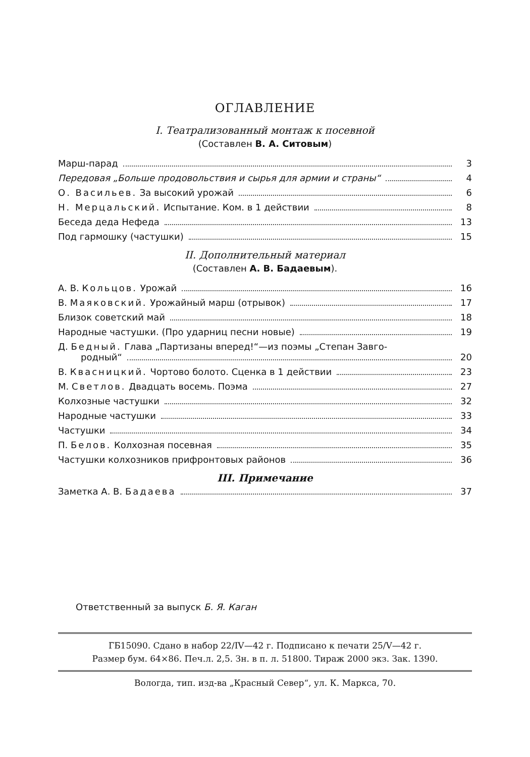ОГЛАВЛЕНИЕ
I. Театрализованный монтаж к посевной
(Составлен В. А. Ситовым)
Марш-парад 3
Передовая „Больше продовольствия и сырья для армии и страны“ 4
О. Васильев. За высокий урожай 6
Н. Мерцальский. Испытание. Ком. в 1 действии 8
Беседа деда Нефеда 13
Под гармошку (частушки) 15
II. Дополнительный материал
(Составлен А. В. Бадаевым).
А. В. Кольцов. Урожай 16
В. Маяковский. Урожайный марш (отрывок) 17
Близок советский май 18
Народные частушки. (Про ударниц песни новые) 19
Д. Бедный. Глава „Партизаны вперед!“—из поэмы „Степан Завго-
родный“ 20
В. Квасницкий. Чортово болото. Сценка в 1 действии 23
М. Светлов. Двадцать восемь. Поэма 27
Колхозные частушки 32
Народные частушки 33
Частушки 34
П. Белов. Колхозная посевная 35
Частушки колхозников прифронтовых районов 36
III. Примечание
Заметка А. В. Бадаева 37
Ответственный за выпуск Б. Я. Каган
ГБ15090. Сдано в набор 22/IV—42 г. Подписано к печати 25/V—42 г.
Размер бум. 64×86. Печ.л. 2,5. Зн. в п. л. 51800. Тираж 2000 экз. Зак. 1390.
Вологда, тип. изд-ва „Красный Север“, ул. К. Маркса, 70.